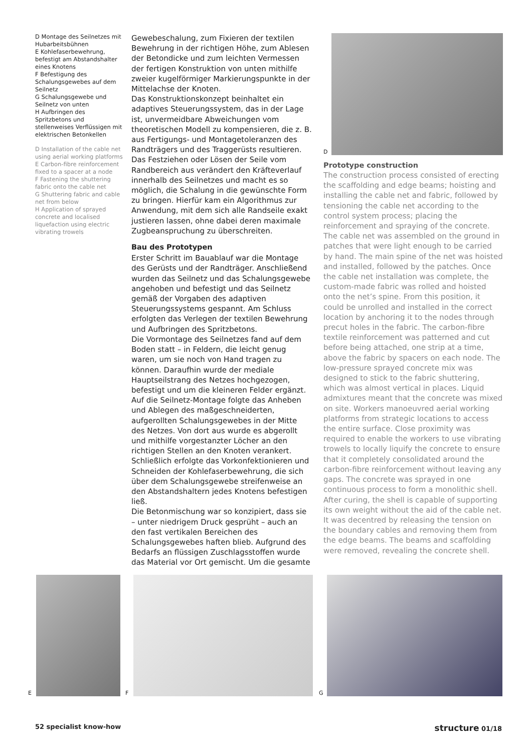D Montage des Seilnetzes mit Hubarbeitsbühnen
E Kohlefaserbewehrung, befestigt am Abstandshalter eines Knotens
F Befestigung des Schalungsgewebes auf dem Seilnetz
G Schalungsgewebe und Seilnetz von unten
H Aufbringen des Spritzbetons und stellenweises Verflüssigen mit elektrischen Betonkellen
D Installation of the cable net using aerial working platforms
E Carbon-fibre reinforcement fixed to a spacer at a node
F Fastening the shuttering fabric onto the cable net
G Shuttering fabric and cable net from below
H Application of sprayed concrete and localised liquefaction using electric vibrating trowels
Gewebeschalung, zum Fixieren der textilen Bewehrung in der richtigen Höhe, zum Ablesen der Betondicke und zum leichten Vermessen der fertigen Konstruktion von unten mithilfe zweier kugelförmiger Markierungspunkte in der Mittelachse der Knoten.
Das Konstruktionskonzept beinhaltet ein adaptives Steuerungssystem, das in der Lage ist, unvermeidbare Abweichungen vom theoretischen Modell zu kompensieren, die z. B. aus Fertigungs- und Montagetoleranzen des Randträgers und des Traggerüsts resultieren. Das Festziehen oder Lösen der Seile vom Randbereich aus verändert den Kräfteverlauf innerhalb des Seilnetzes und macht es so möglich, die Schalung in die gewünschte Form zu bringen. Hierfür kam ein Algorithmus zur Anwendung, mit dem sich alle Randseile exakt justieren lassen, ohne dabei deren maximale Zugbeanspruchung zu überschreiten.
Bau des Prototypen
Erster Schritt im Bauablauf war die Montage des Gerüsts und der Randträger. Anschließend wurden das Seilnetz und das Schalungsgewebe angehoben und befestigt und das Seilnetz gemäß der Vorgaben des adaptiven Steuerungssystems gespannt. Am Schluss erfolgten das Verlegen der textilen Bewehrung und Aufbringen des Spritzbetons.
Die Vormontage des Seilnetzes fand auf dem Boden statt – in Feldern, die leicht genug waren, um sie noch von Hand tragen zu können. Daraufhin wurde der mediale Hauptseilstrang des Netzes hochgezogen, befestigt und um die kleineren Felder ergänzt. Auf die Seilnetz-Montage folgte das Anheben und Ablegen des maßgeschneiderten, aufgerollten Schalungsgewebes in der Mitte des Netzes. Von dort aus wurde es abgerollt und mithilfe vorgestanzter Löcher an den richtigen Stellen an den Knoten verankert. Schließlich erfolgte das Vorkonfektionieren und Schneiden der Kohlefaserbewehrung, die sich über dem Schalungsgewebe streifenweise an den Abstandshaltern jedes Knotens befestigen ließ.
Die Betonmischung war so konzipiert, dass sie – unter niedrigem Druck gesprüht – auch an den fast vertikalen Bereichen des Schalungsgewebes haften blieb. Aufgrund des Bedarfs an flüssigen Zuschlagsstoffen wurde das Material vor Ort gemischt. Um die gesamte
D
Prototype construction
The construction process consisted of erecting the scaffolding and edge beams; hoisting and installing the cable net and fabric, followed by tensioning the cable net according to the control system process; placing the reinforcement and spraying of the concrete. The cable net was assembled on the ground in patches that were light enough to be carried by hand. The main spine of the net was hoisted and installed, followed by the patches. Once the cable net installation was complete, the custom-made fabric was rolled and hoisted onto the net’s spine. From this position, it could be unrolled and installed in the correct location by anchoring it to the nodes through precut holes in the fabric. The carbon-fibre textile reinforcement was patterned and cut before being attached, one strip at a time, above the fabric by spacers on each node. The low-pressure sprayed concrete mix was designed to stick to the fabric shuttering, which was almost vertical in places. Liquid admixtures meant that the concrete was mixed on site. Workers manoeuvred aerial working platforms from strategic locations to access the entire surface. Close proximity was required to enable the workers to use vibrating trowels to locally liquify the concrete to ensure that it completely consolidated around the carbon-fibre reinforcement without leaving any gaps. The concrete was sprayed in one continuous process to form a monolithic shell.
After curing, the shell is capable of supporting its own weight without the aid of the cable net. It was decentred by releasing the tension on the boundary cables and removing them from the edge beams. The beams and scaffolding were removed, revealing the concrete shell.
E
F
G
52 specialist know-how structure 01/18